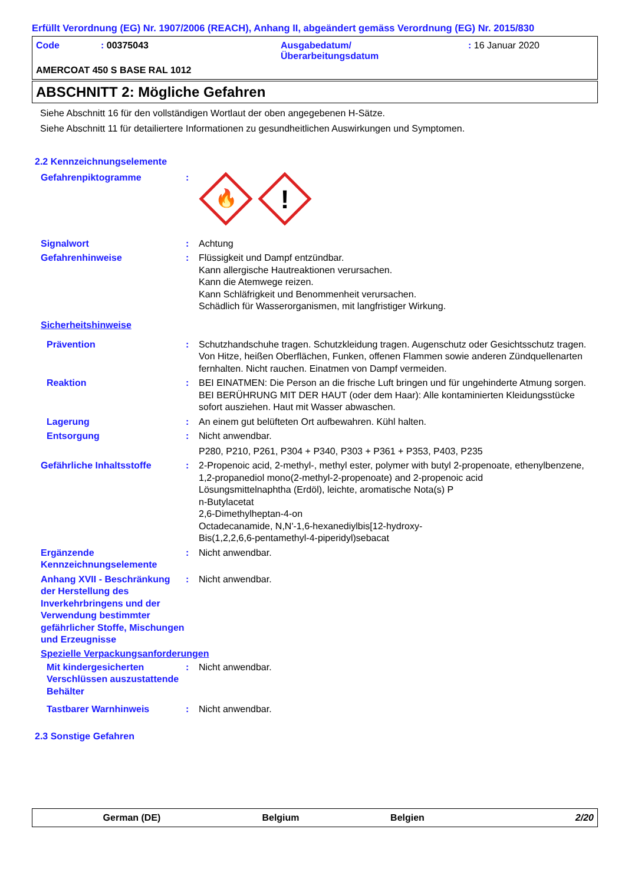Erfüllt Verordnung (EG) Nr. 1907/2006 (REACH), Anhang II, abgeändert gemäss Verordnung (EG) Nr. 2015/830
Code : 00375043 Ausgabedatum/
Überarbeitungsdatum
: 16 Januar 2020
AMERCOAT 450 S BASE RAL 1012
ABSCHNITT 2: Mögliche Gefahren
Siehe Abschnitt 16 für den vollständigen Wortlaut der oben angegebenen H-Sätze.
Siehe Abschnitt 11 für detailiertere Informationen zu gesundheitlichen Auswirkungen und Symptomen.
2.2 Kennzeichnungselemente
Gefahrenpiktogramme :
🔥
!
Signalwort : Achtung
Gefahrenhinweise : Flüssigkeit und Dampf entzündbar.
Kann allergische Hautreaktionen verursachen.
Kann die Atemwege reizen.
Kann Schläfrigkeit und Benommenheit verursachen.
Schädlich für Wasserorganismen, mit langfristiger Wirkung.
Sicherheitshinweise
Prävention : Schutzhandschuhe tragen. Schutzkleidung tragen. Augenschutz oder Gesichtsschutz tragen. Von Hitze, heißen Oberflächen, Funken, offenen Flammen sowie anderen Zündquellenarten fernhalten. Nicht rauchen. Einatmen von Dampf vermeiden.
Reaktion : BEI EINATMEN: Die Person an die frische Luft bringen und für ungehinderte Atmung sorgen. BEI BERÜHRUNG MIT DER HAUT (oder dem Haar): Alle kontaminierten Kleidungsstücke sofort ausziehen. Haut mit Wasser abwaschen.
Lagerung : An einem gut belüfteten Ort aufbewahren. Kühl halten.
Entsorgung : Nicht anwendbar.
P280, P210, P261, P304 + P340, P303 + P361 + P353, P403, P235
Gefährliche Inhaltsstoffe : 2-Propenoic acid, 2-methyl-, methyl ester, polymer with butyl 2-propenoate, ethenylbenzene, 1,2-propanediol mono(2-methyl-2-propenoate) and 2-propenoic acid
Lösungsmittelnaphtha (Erdöl), leichte, aromatische Nota(s) P
n-Butylacetat
2,6-Dimethylheptan-4-on
Octadecanamide, N,N'-1,6-hexanediylbis[12-hydroxy-
Bis(1,2,2,6,6-pentamethyl-4-piperidyl)sebacat
Ergänzende Kennzeichnungselemente
: Nicht anwendbar.
Anhang XVII - Beschränkung der Herstellung des Inverkehrbringens und der Verwendung bestimmter gefährlicher Stoffe, Mischungen und Erzeugnisse
: Nicht anwendbar.
Spezielle Verpackungsanforderungen
Mit kindergesicherten Verschlüssen auszustattende Behälter
: Nicht anwendbar.
Tastbarer Warnhinweis : Nicht anwendbar.
2.3 Sonstige Gefahren
German (DE) Belgium Belgien 2/20